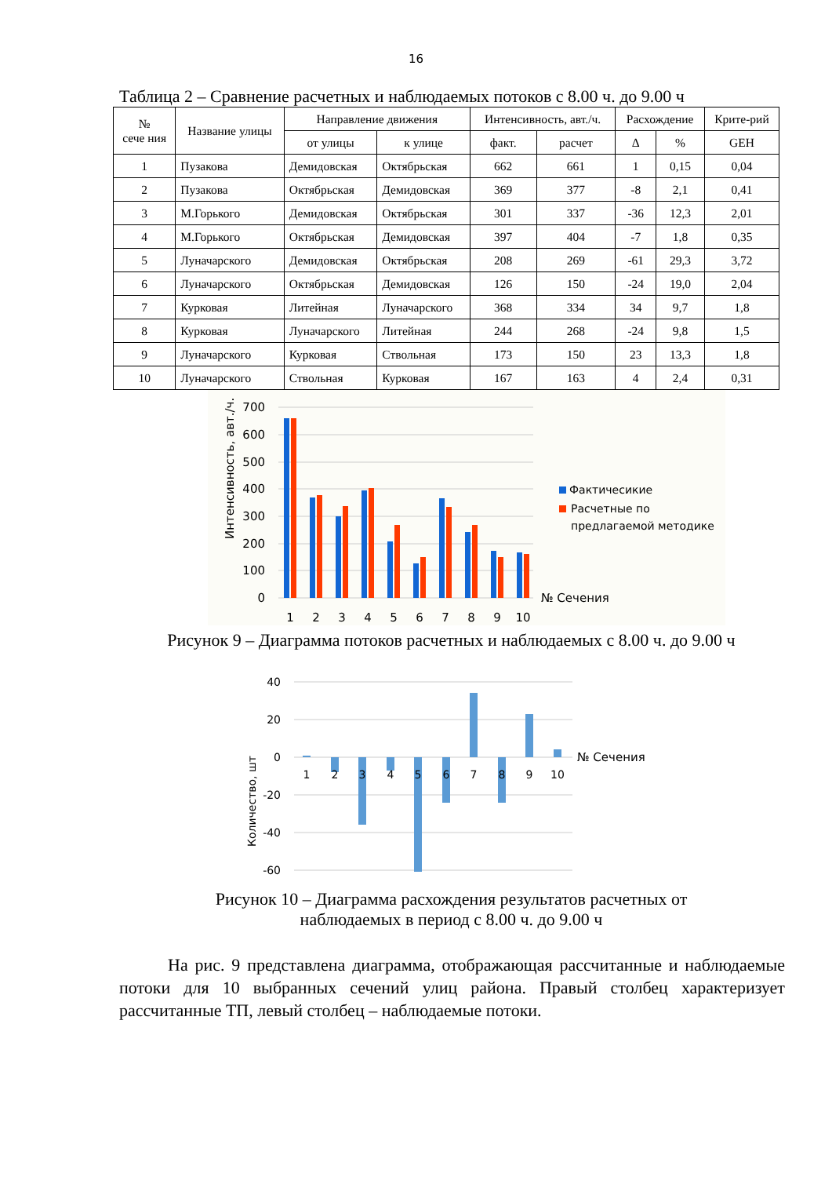16
Таблица 2 – Сравнение расчетных и наблюдаемых потоков с 8.00 ч. до 9.00 ч
| № сече ния | Название улицы | Направление движения | | Интенсивность, авт./ч. | | Расхождение | | Крите-рий |
| --- | --- | --- | --- | --- | --- | --- | --- | --- |
| | | от улицы | к улице | факт. | расчет | Δ | % | GEH |
| 1 | Пузакова | Демидовская | Октябрьская | 662 | 661 | 1 | 0,15 | 0,04 |
| 2 | Пузакова | Октябрьская | Демидовская | 369 | 377 | -8 | 2,1 | 0,41 |
| 3 | М.Горького | Демидовская | Октябрьская | 301 | 337 | -36 | 12,3 | 2,01 |
| 4 | М.Горького | Октябрьская | Демидовская | 397 | 404 | -7 | 1,8 | 0,35 |
| 5 | Луначарского | Демидовская | Октябрьская | 208 | 269 | -61 | 29,3 | 3,72 |
| 6 | Луначарского | Октябрьская | Демидовская | 126 | 150 | -24 | 19,0 | 2,04 |
| 7 | Курковая | Литейная | Луначарского | 368 | 334 | 34 | 9,7 | 1,8 |
| 8 | Курковая | Луначарского | Литейная | 244 | 268 | -24 | 9,8 | 1,5 |
| 9 | Луначарского | Курковая | Ствольная | 173 | 150 | 23 | 13,3 | 1,8 |
| 10 | Луначарского | Ствольная | Курковая | 167 | 163 | 4 | 2,4 | 0,31 |
700
600
500
400
300
200
100
0
Интенсивность, авт./ч.
1
2
3
4
5
6
7
8
9
10
№ Сечения
Фактичесикие
Расчетные по
предлагаемой методике
Рисунок 9 – Диаграмма потоков расчетных и наблюдаемых с 8.00 ч. до 9.00 ч
40
20
0
-20
-40
-60
Количество, шт
1
2
3
4
5
6
7
8
9
10
№ Сечения
Рисунок 10 – Диаграмма расхождения результатов расчетных от
наблюдаемых в период с 8.00 ч. до 9.00 ч
На рис. 9 представлена диаграмма, отображающая рассчитанные и наблюдаемые потоки для 10 выбранных сечений улиц района. Правый столбец характеризует рассчитанные ТП, левый столбец – наблюдаемые потоки.